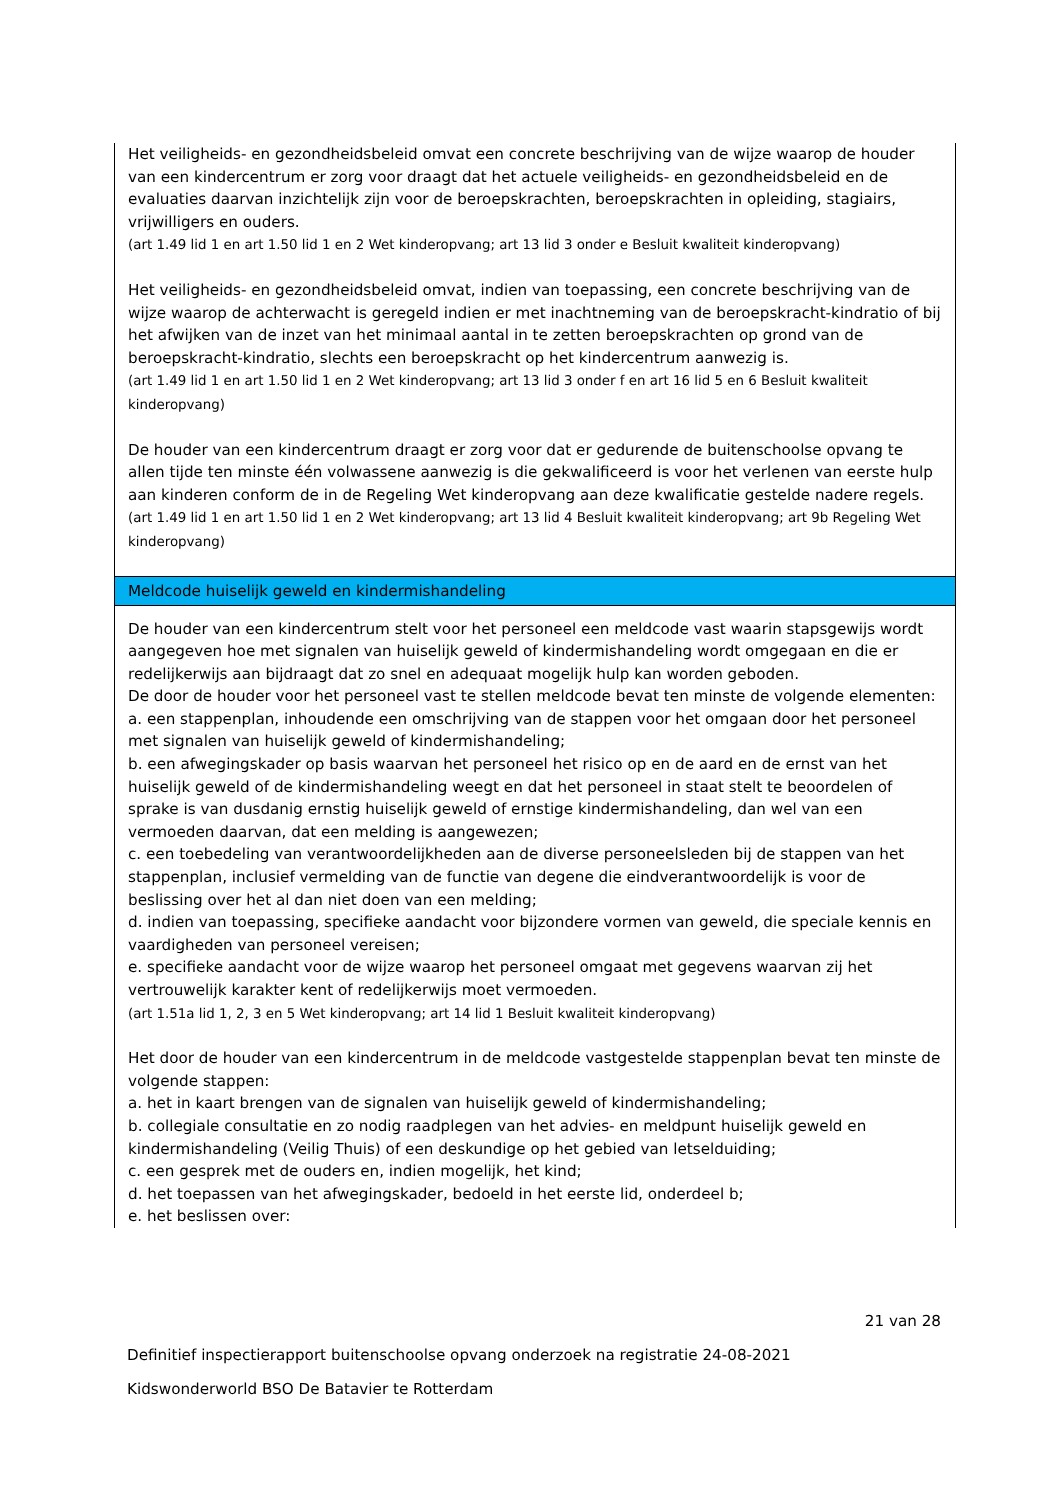Het veiligheids- en gezondheidsbeleid omvat een concrete beschrijving van de wijze waarop de houder van een kindercentrum er zorg voor draagt dat het actuele veiligheids- en gezondheidsbeleid en de evaluaties daarvan inzichtelijk zijn voor de beroepskrachten, beroepskrachten in opleiding, stagiairs, vrijwilligers en ouders.
(art 1.49 lid 1 en art 1.50 lid 1 en 2 Wet kinderopvang; art 13 lid 3 onder e Besluit kwaliteit kinderopvang)
Het veiligheids- en gezondheidsbeleid omvat, indien van toepassing, een concrete beschrijving van de wijze waarop de achterwacht is geregeld indien er met inachtneming van de beroepskracht-kindratio of bij het afwijken van de inzet van het minimaal aantal in te zetten beroepskrachten op grond van de beroepskracht-kindratio, slechts een beroepskracht op het kindercentrum aanwezig is.
(art 1.49 lid 1 en art 1.50 lid 1 en 2 Wet kinderopvang; art 13 lid 3 onder f en art 16 lid 5 en 6 Besluit kwaliteit kinderopvang)
De houder van een kindercentrum draagt er zorg voor dat er gedurende de buitenschoolse opvang te allen tijde ten minste één volwassene aanwezig is die gekwalificeerd is voor het verlenen van eerste hulp aan kinderen conform de in de Regeling Wet kinderopvang aan deze kwalificatie gestelde nadere regels.
(art 1.49 lid 1 en art 1.50 lid 1 en 2 Wet kinderopvang; art 13 lid 4 Besluit kwaliteit kinderopvang; art 9b Regeling Wet kinderopvang)
Meldcode huiselijk geweld en kindermishandeling
De houder van een kindercentrum stelt voor het personeel een meldcode vast waarin stapsgewijs wordt aangegeven hoe met signalen van huiselijk geweld of kindermishandeling wordt omgegaan en die er redelijkerwijs aan bijdraagt dat zo snel en adequaat mogelijk hulp kan worden geboden.
De door de houder voor het personeel vast te stellen meldcode bevat ten minste de volgende elementen:
a. een stappenplan, inhoudende een omschrijving van de stappen voor het omgaan door het personeel met signalen van huiselijk geweld of kindermishandeling;
b. een afwegingskader op basis waarvan het personeel het risico op en de aard en de ernst van het huiselijk geweld of de kindermishandeling weegt en dat het personeel in staat stelt te beoordelen of sprake is van dusdanig ernstig huiselijk geweld of ernstige kindermishandeling, dan wel van een vermoeden daarvan, dat een melding is aangewezen;
c. een toebedeling van verantwoordelijkheden aan de diverse personeelsleden bij de stappen van het stappenplan, inclusief vermelding van de functie van degene die eindverantwoordelijk is voor de beslissing over het al dan niet doen van een melding;
d. indien van toepassing, specifieke aandacht voor bijzondere vormen van geweld, die speciale kennis en vaardigheden van personeel vereisen;
e. specifieke aandacht voor de wijze waarop het personeel omgaat met gegevens waarvan zij het vertrouwelijk karakter kent of redelijkerwijs moet vermoeden.
(art 1.51a lid 1, 2, 3 en 5 Wet kinderopvang; art 14 lid 1 Besluit kwaliteit kinderopvang)
Het door de houder van een kindercentrum in de meldcode vastgestelde stappenplan bevat ten minste de volgende stappen:
a. het in kaart brengen van de signalen van huiselijk geweld of kindermishandeling;
b. collegiale consultatie en zo nodig raadplegen van het advies- en meldpunt huiselijk geweld en kindermishandeling (Veilig Thuis) of een deskundige op het gebied van letselduiding;
c. een gesprek met de ouders en, indien mogelijk, het kind;
d. het toepassen van het afwegingskader, bedoeld in het eerste lid, onderdeel b;
e. het beslissen over:
21 van 28
Definitief inspectierapport buitenschoolse opvang onderzoek na registratie 24-08-2021
Kidswonderworld BSO De Batavier te Rotterdam